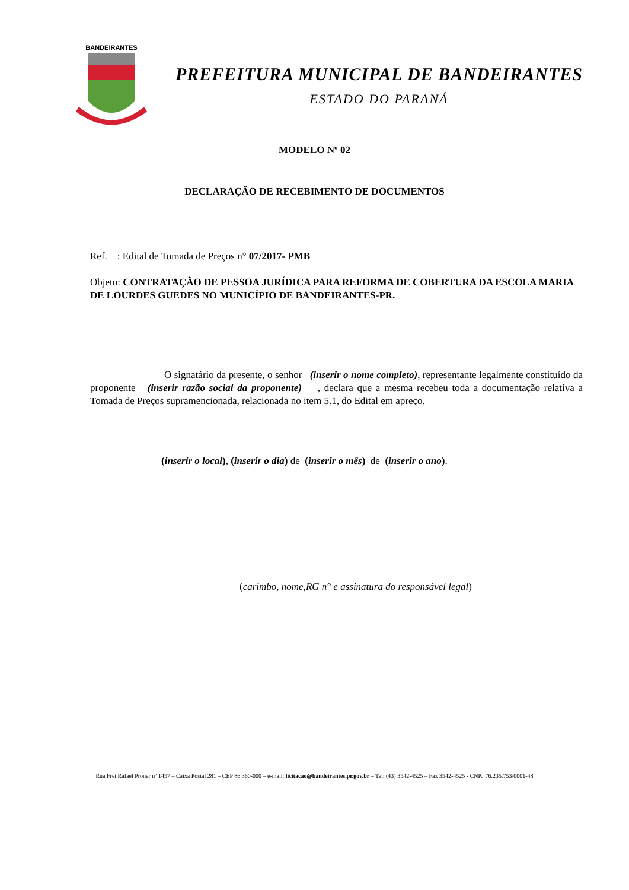BANDEIRANTES
PREFEITURA MUNICIPAL DE BANDEIRANTES
ESTADO DO PARANÁ
MODELO Nº 02
DECLARAÇÃO DE RECEBIMENTO DE DOCUMENTOS
Ref. : Edital de Tomada de Preços n° 07/2017- PMB
Objeto: CONTRATAÇÃO DE PESSOA JURÍDICA PARA REFORMA DE COBERTURA DA ESCOLA MARIA DE LOURDES GUEDES NO MUNICÍPIO DE BANDEIRANTES-PR.
O signatário da presente, o senhor (inserir o nome completo), representante legalmente constituído da proponente (inserir razão social da proponente) , declara que a mesma recebeu toda a documentação relativa a Tomada de Preços supramencionada, relacionada no item 5.1, do Edital em apreço.
(inserir o local), (inserir o dia) de (inserir o mês) de (inserir o ano).
(carimbo, nome,RG n° e assinatura do responsável legal)
Rua Frei Rafael Proner nº 1457 – Caixa Postal 281 – CEP 86.360-000 – e-mail: licitacao@bandeirantes.pr.gov.br – Tel: (43) 3542-4525 – Fax 3542-4525 - CNPJ 76.235.753/0001-48